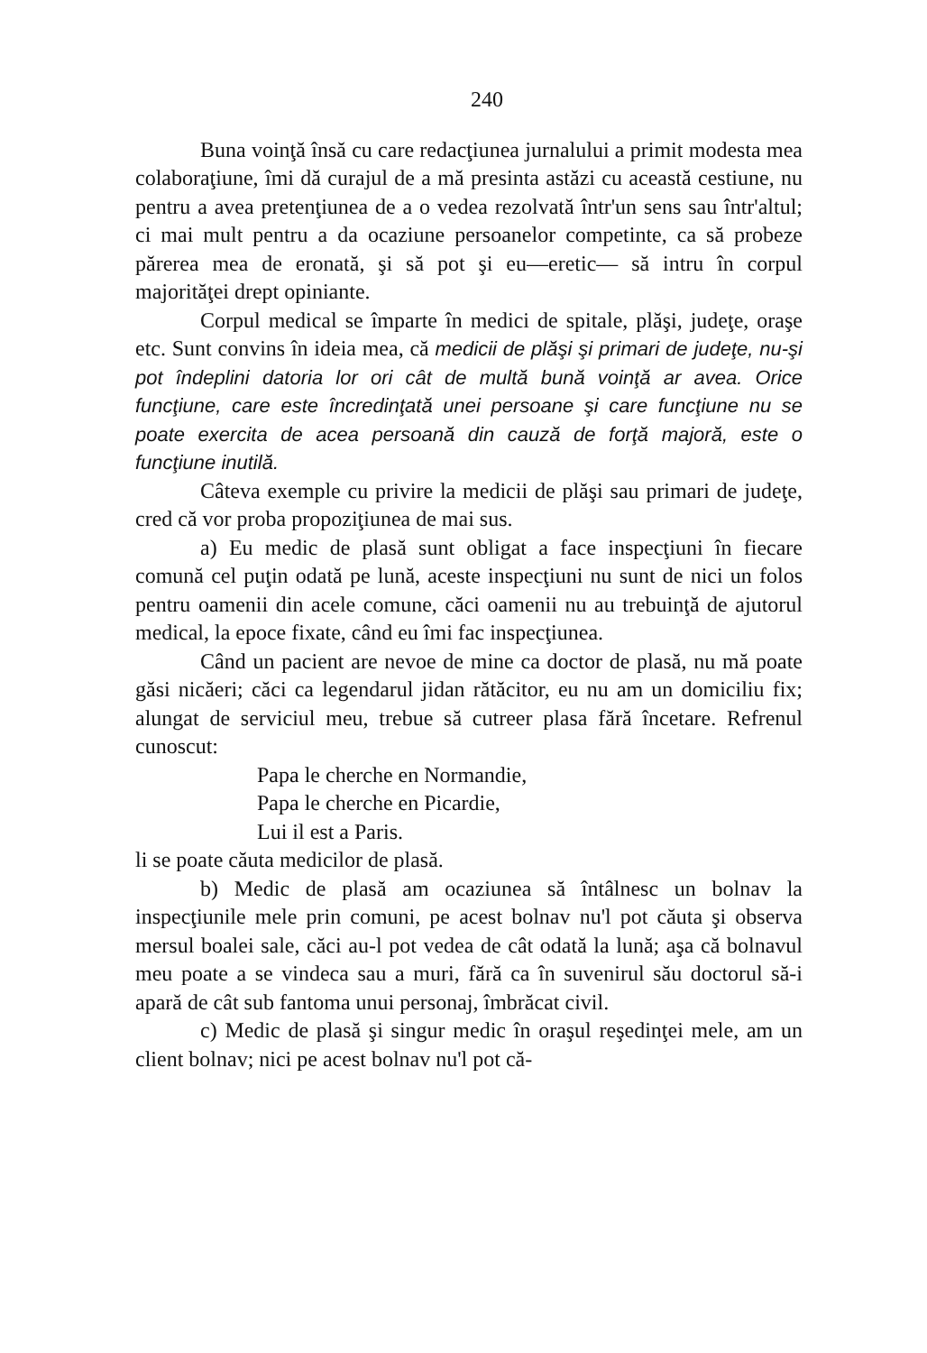240
Buna voinţă însă cu care redacţiunea jurnalului a primit modesta mea colaboraţiune, îmi dă curajul de a mă presinta astăzi cu această cestiune, nu pentru a avea pretenţiunea de a o vedea rezolvată într'un sens sau într'altul; ci mai mult pentru a da ocaziune persoanelor competinte, ca să probeze părerea mea de eronată, şi să pot şi eu—eretic— să intru în corpul majorităţei drept opiniante.
Corpul medical se împarte în medici de spitale, plăşi, judeţe, oraşe etc. Sunt convins în ideia mea, că medicii de plăşi şi primari de judeţe, nu-şi pot îndeplini datoria lor ori cât de multă bună voinţă ar avea. Orice funcţiune, care este încredinţată unei persoane şi care funcţiune nu se poate exercita de acea persoană din cauză de forţă majoră, este o funcţiune inutilă.
Câteva exemple cu privire la medicii de plăşi sau primari de judeţe, cred că vor proba propoziţiunea de mai sus.
a) Eu medic de plasă sunt obligat a face inspecţiuni în fiecare comună cel puţin odată pe lună, aceste inspecţiuni nu sunt de nici un folos pentru oamenii din acele comune, căci oamenii nu au trebuinţă de ajutorul medical, la epoce fixate, când eu îmi fac inspecţiunea.
Când un pacient are nevoe de mine ca doctor de plasă, nu mă poate găsi nicăeri; căci ca legendarul jidan rătăcitor, eu nu am un domiciliu fix; alungat de serviciul meu, trebue să cutreer plasa fără încetare. Refrenul cunoscut:
Papa le cherche en Normandie,
Papa le cherche en Picardie,
Lui il est a Paris.
li se poate căuta medicilor de plasă.
b) Medic de plasă am ocaziunea să întâlnesc un bolnav la inspecţiunile mele prin comuni, pe acest bolnav nu'l pot căuta şi observa mersul boalei sale, căci au-l pot vedea de cât odată la lună; aşa că bolnavul meu poate a se vindeca sau a muri, fără ca în suvenirul său doctorul să-i apară de cât sub fantoma unui personaj, îmbrăcat civil.
c) Medic de plasă şi singur medic în oraşul reşedinţei mele, am un client bolnav; nici pe acest bolnav nu'l pot că-